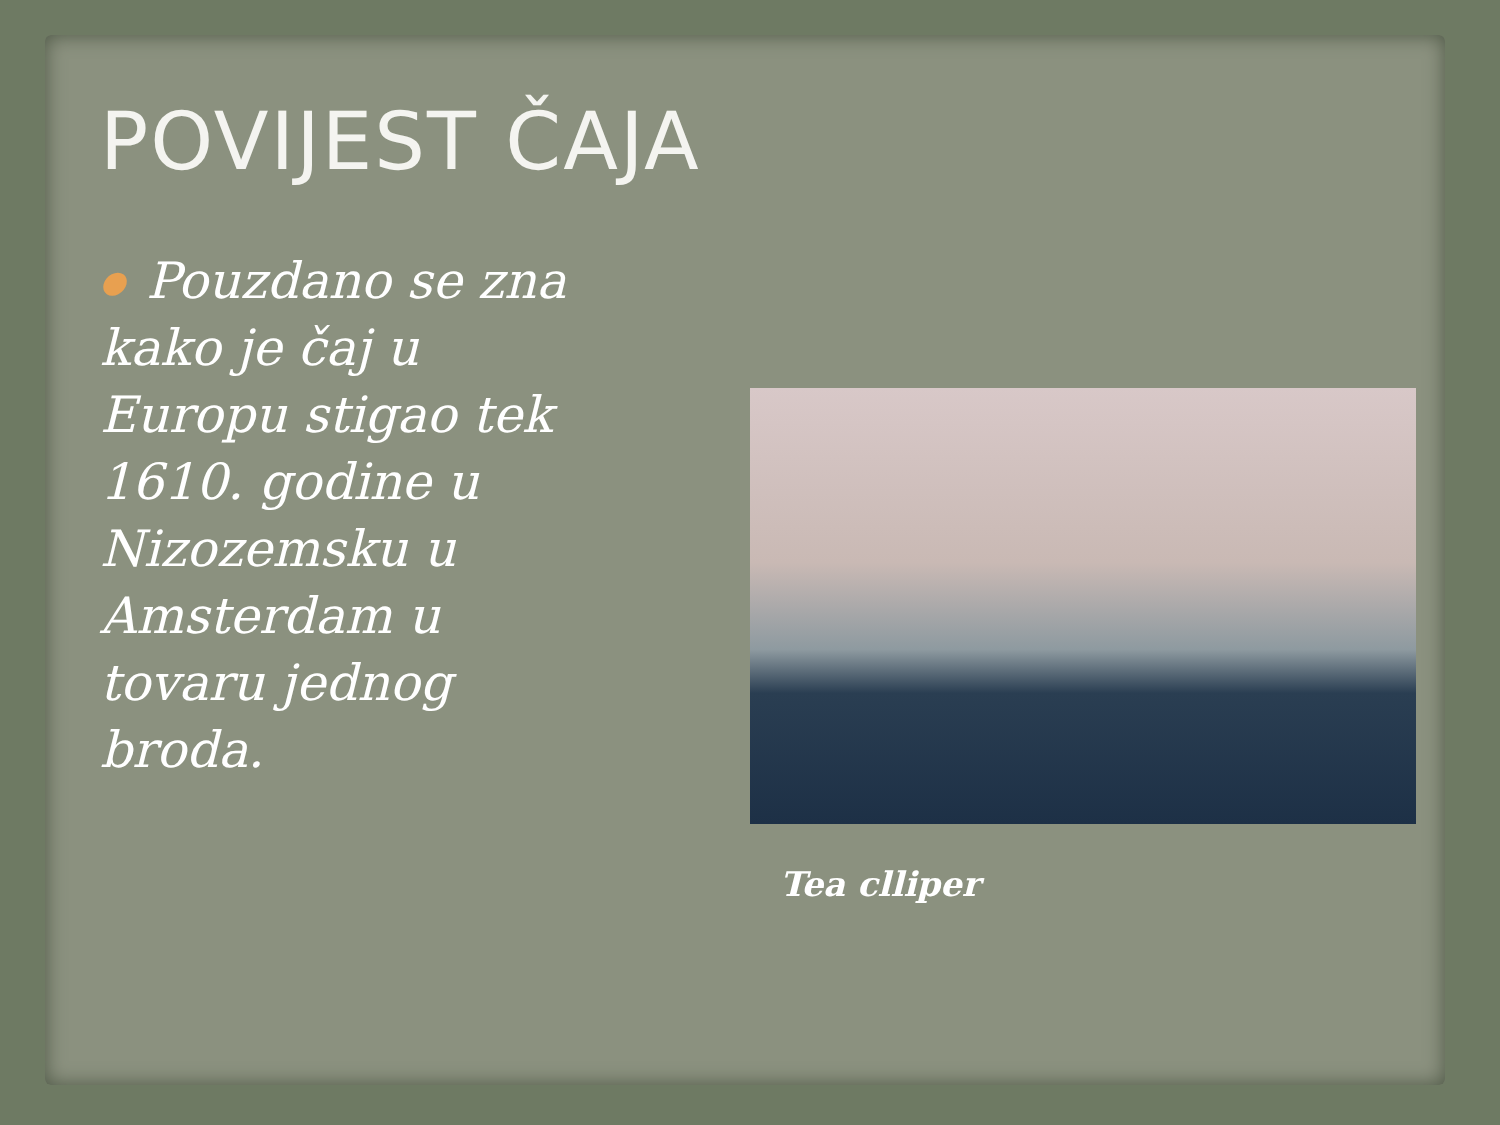POVIJEST ČAJA
● Pouzdano se zna
kako je čaj u
Europu stigao tek
1610. godine u
Nizozemsku u
Amsterdam u
tovaru jednog
broda.
Tea clliper